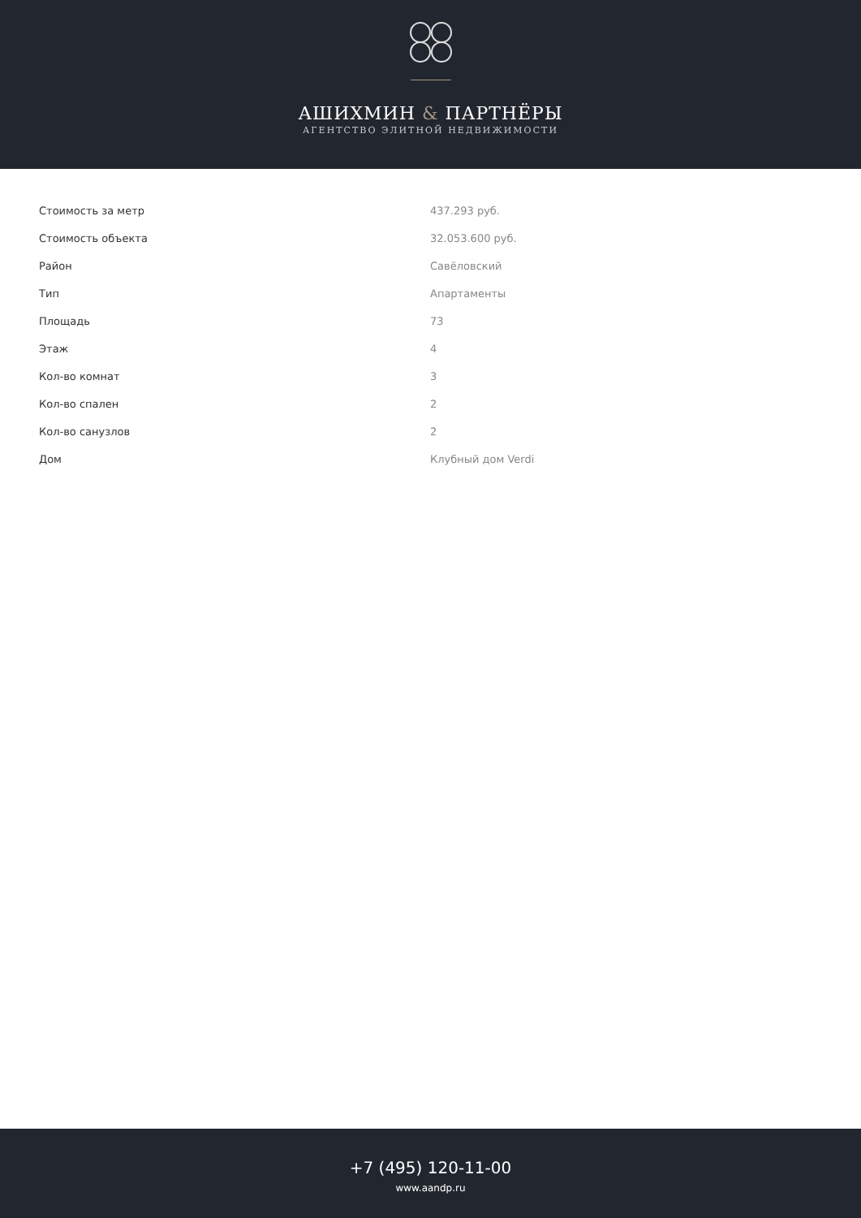АШИХМИН & ПАРТНЁРЫ
АГЕНТСТВО ЭЛИТНОЙ НЕДВИЖИМОСТИ
| Стоимость за метр | 437.293 руб. |
| Стоимость объекта | 32.053.600 руб. |
| Район | Савёловский |
| Тип | Апартаменты |
| Площадь | 73 |
| Этаж | 4 |
| Кол-во комнат | 3 |
| Кол-во спален | 2 |
| Кол-во санузлов | 2 |
| Дом | Клубный дом Verdi |
+7 (495) 120-11-00
www.aandp.ru